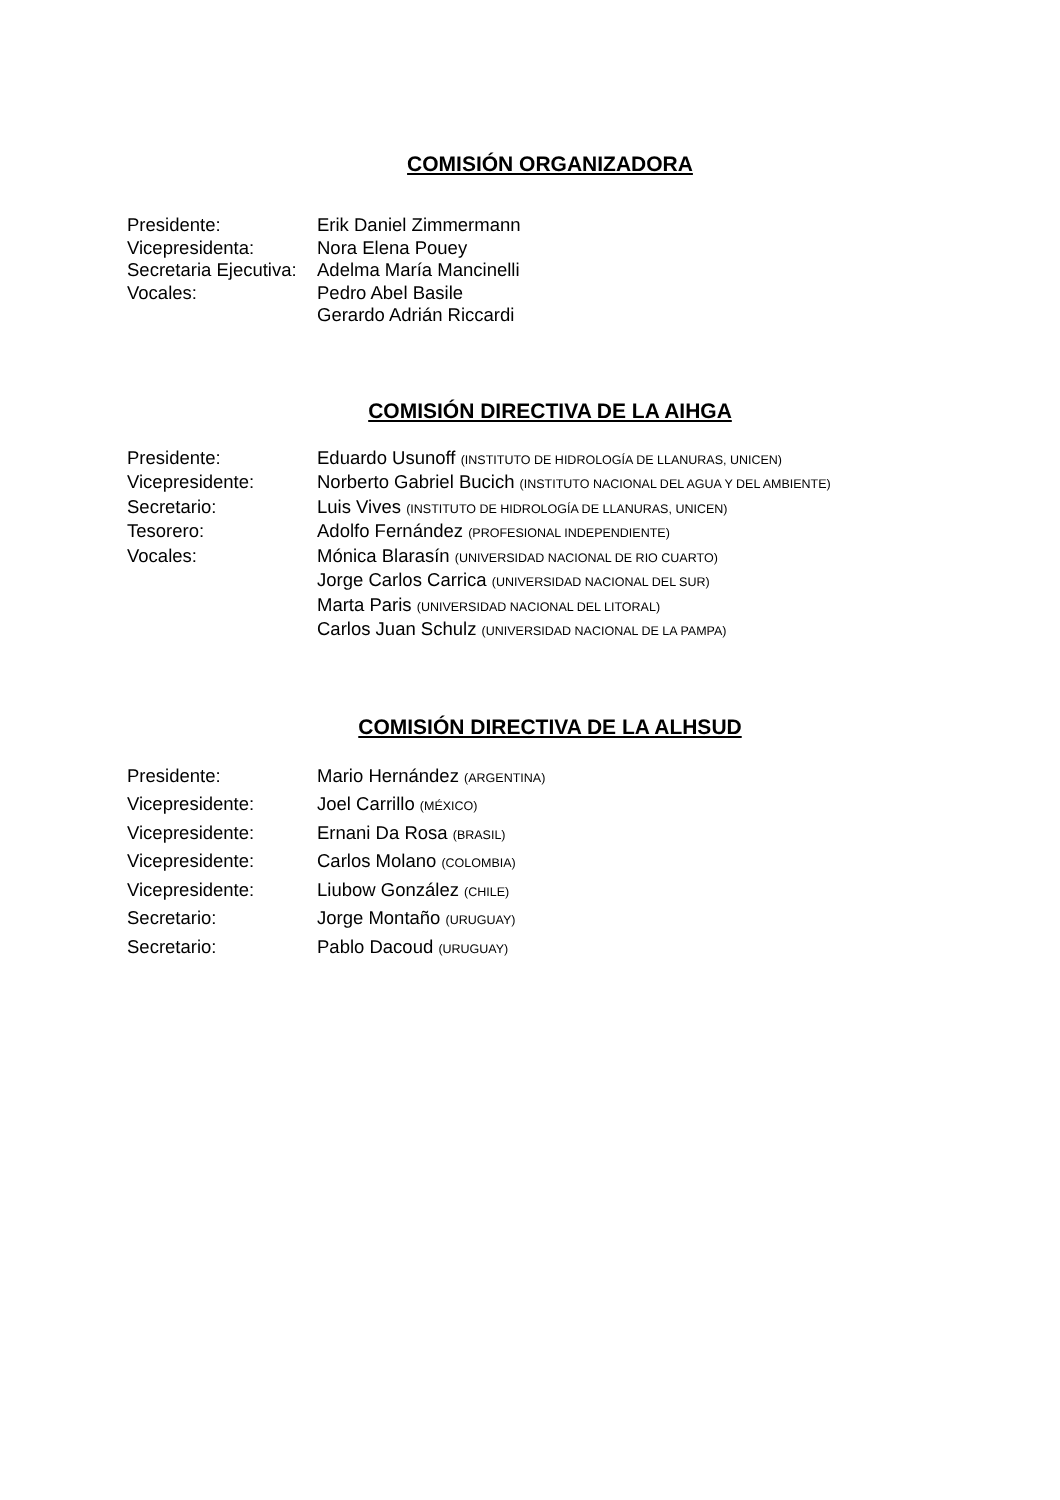COMISIÓN ORGANIZADORA
Presidente: Erik Daniel Zimmermann
Vicepresidenta: Nora Elena Pouey
Secretaria Ejecutiva:
Adelma María Mancinelli
Vocales: Pedro Abel Basile
Gerardo Adrián Riccardi
COMISIÓN DIRECTIVA DE LA AIHGA
Presidente: Eduardo Usunoff (INSTITUTO DE HIDROLOGÍA DE LLANURAS, UNICEN)
Vicepresidente: Norberto Gabriel Bucich (INSTITUTO NACIONAL DEL AGUA Y DEL AMBIENTE)
Secretario: Luis Vives (INSTITUTO DE HIDROLOGÍA DE LLANURAS, UNICEN)
Tesorero: Adolfo Fernández (PROFESIONAL INDEPENDIENTE)
Vocales: Mónica Blarasín (UNIVERSIDAD NACIONAL DE RIO CUARTO)
Jorge Carlos Carrica (UNIVERSIDAD NACIONAL DEL SUR)
Marta Paris (UNIVERSIDAD NACIONAL DEL LITORAL)
Carlos Juan Schulz (UNIVERSIDAD NACIONAL DE LA PAMPA)
COMISIÓN DIRECTIVA DE LA ALHSUD
Presidente: Mario Hernández (ARGENTINA)
Vicepresidente: Joel Carrillo (MÉXICO)
Vicepresidente: Ernani Da Rosa (BRASIL)
Vicepresidente: Carlos Molano (COLOMBIA)
Vicepresidente: Liubow González (CHILE)
Secretario: Jorge Montaño (URUGUAY)
Secretario: Pablo Dacoud (URUGUAY)